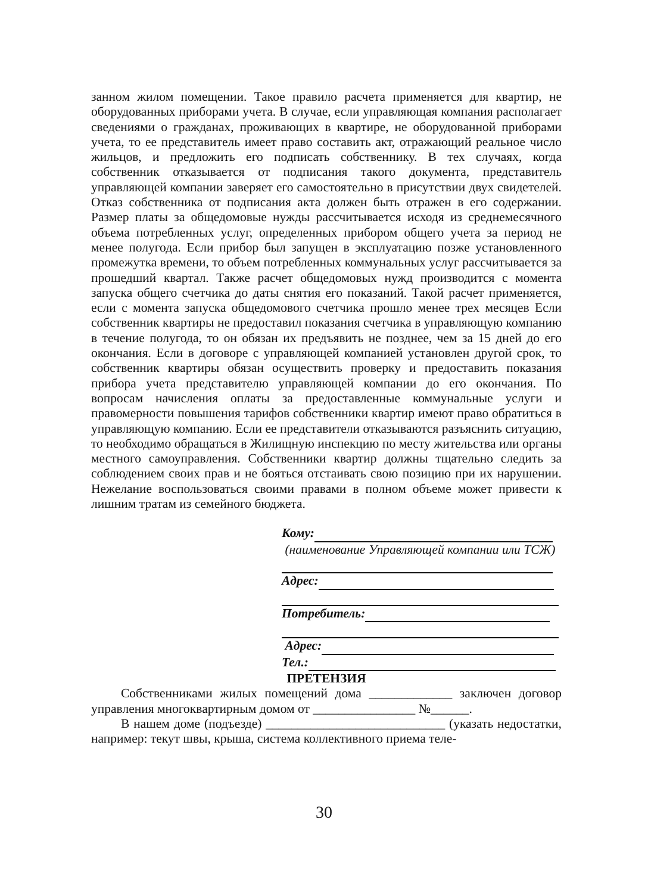занном жилом помещении. Такое правило расчета применяется для квартир, не оборудованных приборами учета. В случае, если управляющая компания располагает сведениями о гражданах, проживающих в квартире, не оборудованной приборами учета, то ее представитель имеет право составить акт, отражающий реальное число жильцов, и предложить его подписать собственнику. В тех случаях, когда собственник отказывается от подписания такого документа, представитель управляющей компании заверяет его самостоятельно в присутствии двух свидетелей. Отказ собственника от подписания акта должен быть отражен в его содержании. Размер платы за общедомовые нужды рассчитывается исходя из среднемесячного объема потребленных услуг, определенных прибором общего учета за период не менее полугода. Если прибор был запущен в эксплуатацию позже установленного промежутка времени, то объем потребленных коммунальных услуг рассчитывается за прошедший квартал. Также расчет общедомовых нужд производится с момента запуска общего счетчика до даты снятия его показаний. Такой расчет применяется, если с момента запуска общедомового счетчика прошло менее трех месяцев Если собственник квартиры не предоставил показания счетчика в управляющую компанию в течение полугода, то он обязан их предъявить не позднее, чем за 15 дней до его окончания. Если в договоре с управляющей компанией установлен другой срок, то собственник квартиры обязан осуществить проверку и предоставить показания прибора учета представителю управляющей компании до его окончания. По вопросам начисления оплаты за предоставленные коммунальные услуги и правомерности повышения тарифов собственники квартир имеют право обратиться в управляющую компанию. Если ее представители отказываются разъяснить ситуацию, то необходимо обращаться в Жилищную инспекцию по месту жительства или органы местного самоуправления. Собственники квартир должны тщательно следить за соблюдением своих прав и не бояться отстаивать свою позицию при их нарушении. Нежелание воспользоваться своими правами в полном объеме может привести к лишним тратам из семейного бюджета.
Кому:
(наименование Управляющей компании или ТСЖ)
Адрес:
Потребитель:
Адрес:
Тел.:
ПРЕТЕНЗИЯ
Собственниками жилых помещений дома _____________ заключен договор управления многоквартирным домом от ________________ №______.
В нашем доме (подъезде) ____________________________ (указать недостатки, например: текут швы, крыша, система коллективного приема теле-
30